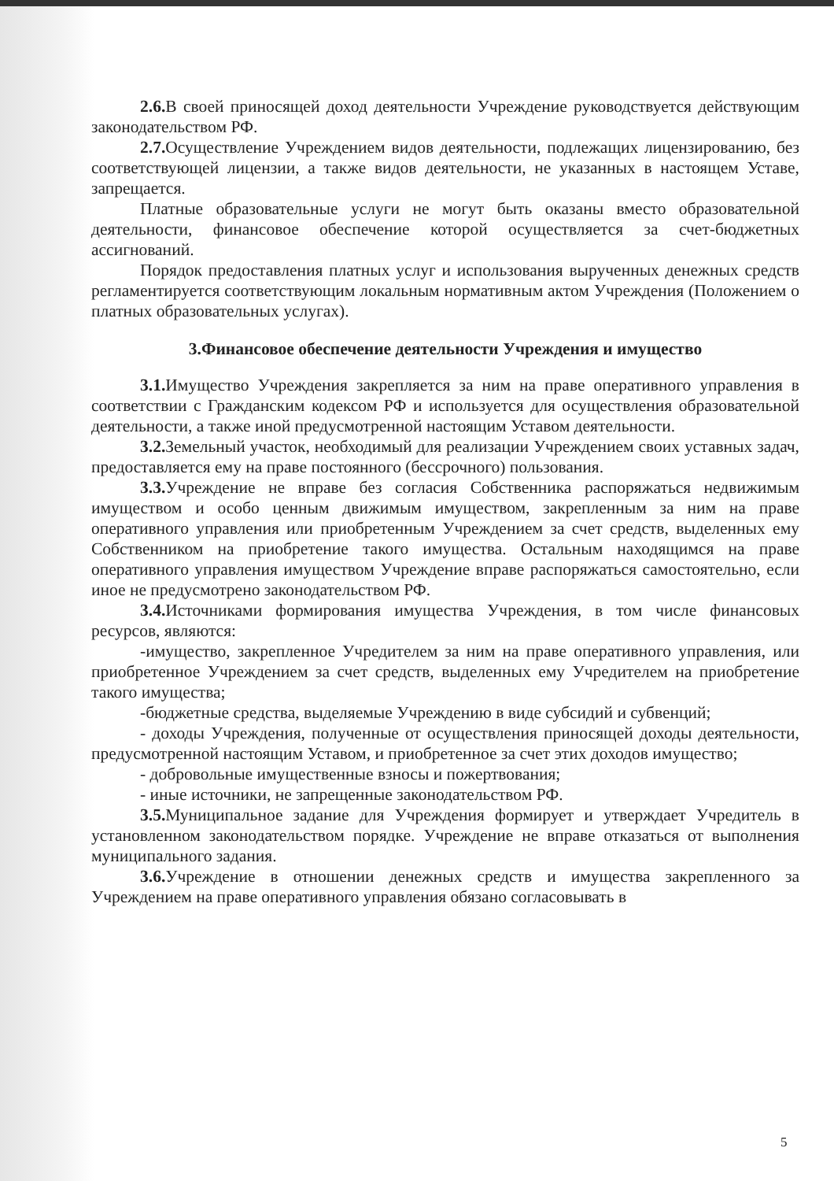2.6. В своей приносящей доход деятельности Учреждение руководствуется действующим законодательством РФ.
2.7. Осуществление Учреждением видов деятельности, подлежащих лицензированию, без соответствующей лицензии, а также видов деятельности, не указанных в настоящем Уставе, запрещается.
Платные образовательные услуги не могут быть оказаны вместо образовательной деятельности, финансовое обеспечение которой осуществляется за счет-бюджетных ассигнований.
Порядок предоставления платных услуг и использования вырученных денежных средств регламентируется соответствующим локальным нормативным актом Учреждения (Положением о платных образовательных услугах).
3.Финансовое обеспечение деятельности Учреждения и имущество
3.1. Имущество Учреждения закрепляется за ним на праве оперативного управления в соответствии с Гражданским кодексом РФ и используется для осуществления образовательной деятельности, а также иной предусмотренной настоящим Уставом деятельности.
3.2. Земельный участок, необходимый для реализации Учреждением своих уставных задач, предоставляется ему на праве постоянного (бессрочного) пользования.
3.3. Учреждение не вправе без согласия Собственника распоряжаться недвижимым имуществом и особо ценным движимым имуществом, закрепленным за ним на праве оперативного управления или приобретенным Учреждением за счет средств, выделенных ему Собственником на приобретение такого имущества. Остальным находящимся на праве оперативного управления имуществом Учреждение вправе распоряжаться самостоятельно, если иное не предусмотрено законодательством РФ.
3.4. Источниками формирования имущества Учреждения, в том числе финансовых ресурсов, являются:
-имущество, закрепленное Учредителем за ним на праве оперативного управления, или приобретенное Учреждением за счет средств, выделенных ему Учредителем на приобретение такого имущества;
-бюджетные средства, выделяемые Учреждению в виде субсидий и субвенций;
- доходы Учреждения, полученные от осуществления приносящей доходы деятельности, предусмотренной настоящим Уставом, и приобретенное за счет этих доходов имущество;
- добровольные имущественные взносы и пожертвования;
- иные источники, не запрещенные законодательством РФ.
3.5. Муниципальное задание для Учреждения формирует и утверждает Учредитель в установленном законодательством порядке. Учреждение не вправе отказаться от выполнения муниципального задания.
3.6. Учреждение в отношении денежных средств и имущества закрепленного за Учреждением на праве оперативного управления обязано согласовывать в
5